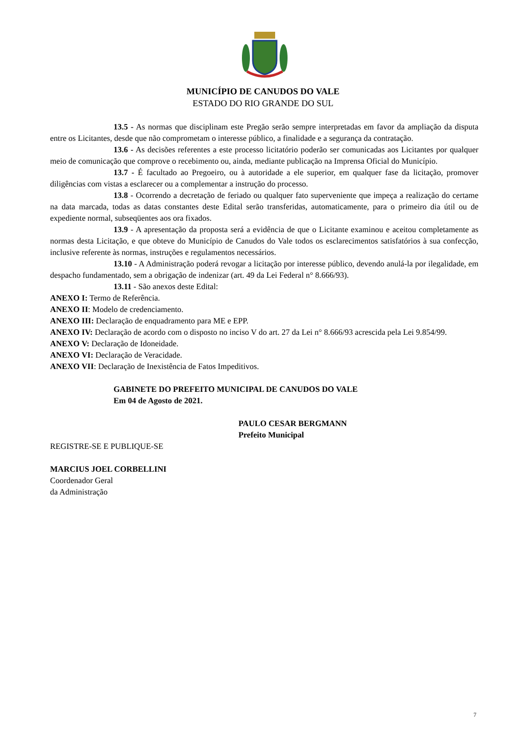MUNICÍPIO DE CANUDOS DO VALE
ESTADO DO RIO GRANDE DO SUL
13.5 - As normas que disciplinam este Pregão serão sempre interpretadas em favor da ampliação da disputa entre os Licitantes, desde que não comprometam o interesse público, a finalidade e a segurança da contratação.
13.6 - As decisões referentes a este processo licitatório poderão ser comunicadas aos Licitantes por qualquer meio de comunicação que comprove o recebimento ou, ainda, mediante publicação na Imprensa Oficial do Município.
13.7 - É facultado ao Pregoeiro, ou à autoridade a ele superior, em qualquer fase da licitação, promover diligências com vistas a esclarecer ou a complementar a instrução do processo.
13.8 - Ocorrendo a decretação de feriado ou qualquer fato superveniente que impeça a realização do certame na data marcada, todas as datas constantes deste Edital serão transferidas, automaticamente, para o primeiro dia útil ou de expediente normal, subseqüentes aos ora fixados.
13.9 - A apresentação da proposta será a evidência de que o Licitante examinou e aceitou completamente as normas desta Licitação, e que obteve do Município de Canudos do Vale todos os esclarecimentos satisfatórios à sua confecção, inclusive referente às normas, instruções e regulamentos necessários.
13.10 - A Administração poderá revogar a licitação por interesse público, devendo anulá-la por ilegalidade, em despacho fundamentado, sem a obrigação de indenizar (art. 49 da Lei Federal n° 8.666/93).
13.11 - São anexos deste Edital:
ANEXO I: Termo de Referência.
ANEXO II: Modelo de credenciamento.
ANEXO III: Declaração de enquadramento para ME e EPP.
ANEXO IV: Declaração de acordo com o disposto no inciso V do art. 27 da Lei n° 8.666/93 acrescida pela Lei 9.854/99.
ANEXO V: Declaração de Idoneidade.
ANEXO VI: Declaração de Veracidade.
ANEXO VII: Declaração de Inexistência de Fatos Impeditivos.
GABINETE DO PREFEITO MUNICIPAL DE CANUDOS DO VALE
Em 04 de Agosto de 2021.
PAULO CESAR BERGMANN
Prefeito Municipal
REGISTRE-SE E PUBLIQUE-SE
MARCIUS JOEL CORBELLINI
Coordenador Geral
da Administração
7